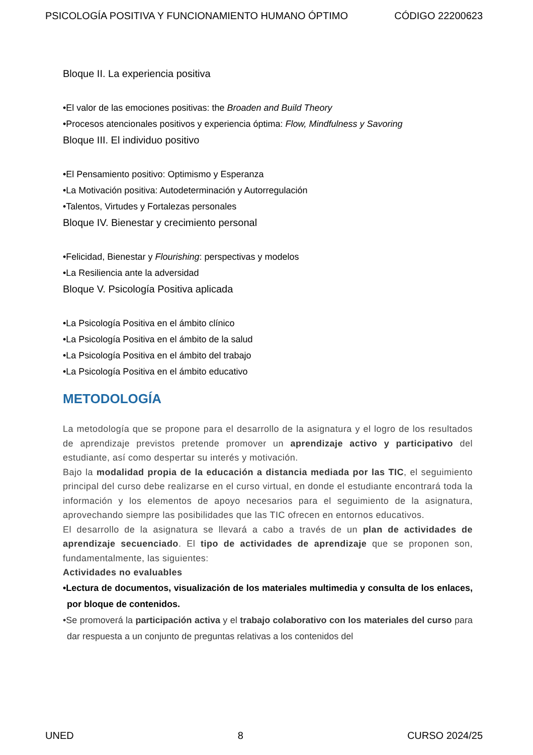PSICOLOGÍA POSITIVA Y FUNCIONAMIENTO HUMANO ÓPTIMO CÓDIGO 22200623
Bloque II. La experiencia positiva
•El valor de las emociones positivas: the Broaden and Build Theory
•Procesos atencionales positivos y experiencia óptima: Flow, Mindfulness y Savoring
Bloque III. El individuo positivo
•El Pensamiento positivo: Optimismo y Esperanza
•La Motivación positiva: Autodeterminación y Autorregulación
•Talentos, Virtudes y Fortalezas personales
Bloque IV. Bienestar y crecimiento personal
•Felicidad, Bienestar y Flourishing: perspectivas y modelos
•La Resiliencia ante la adversidad
Bloque V. Psicología Positiva aplicada
•La Psicología Positiva en el ámbito clínico
•La Psicología Positiva en el ámbito de la salud
•La Psicología Positiva en el ámbito del trabajo
•La Psicología Positiva en el ámbito educativo
METODOLOGÍA
La metodología que se propone para el desarrollo de la asignatura y el logro de los resultados de aprendizaje previstos pretende promover un aprendizaje activo y participativo del estudiante, así como despertar su interés y motivación.
Bajo la modalidad propia de la educación a distancia mediada por las TIC, el seguimiento principal del curso debe realizarse en el curso virtual, en donde el estudiante encontrará toda la información y los elementos de apoyo necesarios para el seguimiento de la asignatura, aprovechando siempre las posibilidades que las TIC ofrecen en entornos educativos.
El desarrollo de la asignatura se llevará a cabo a través de un plan de actividades de aprendizaje secuenciado. El tipo de actividades de aprendizaje que se proponen son, fundamentalmente, las siguientes:
Actividades no evaluables
•Lectura de documentos, visualización de los materiales multimedia y consulta de los enlaces, por bloque de contenidos.
•Se promoverá la participación activa y el trabajo colaborativo con los materiales del curso para dar respuesta a un conjunto de preguntas relativas a los contenidos del
UNED 8 CURSO 2024/25